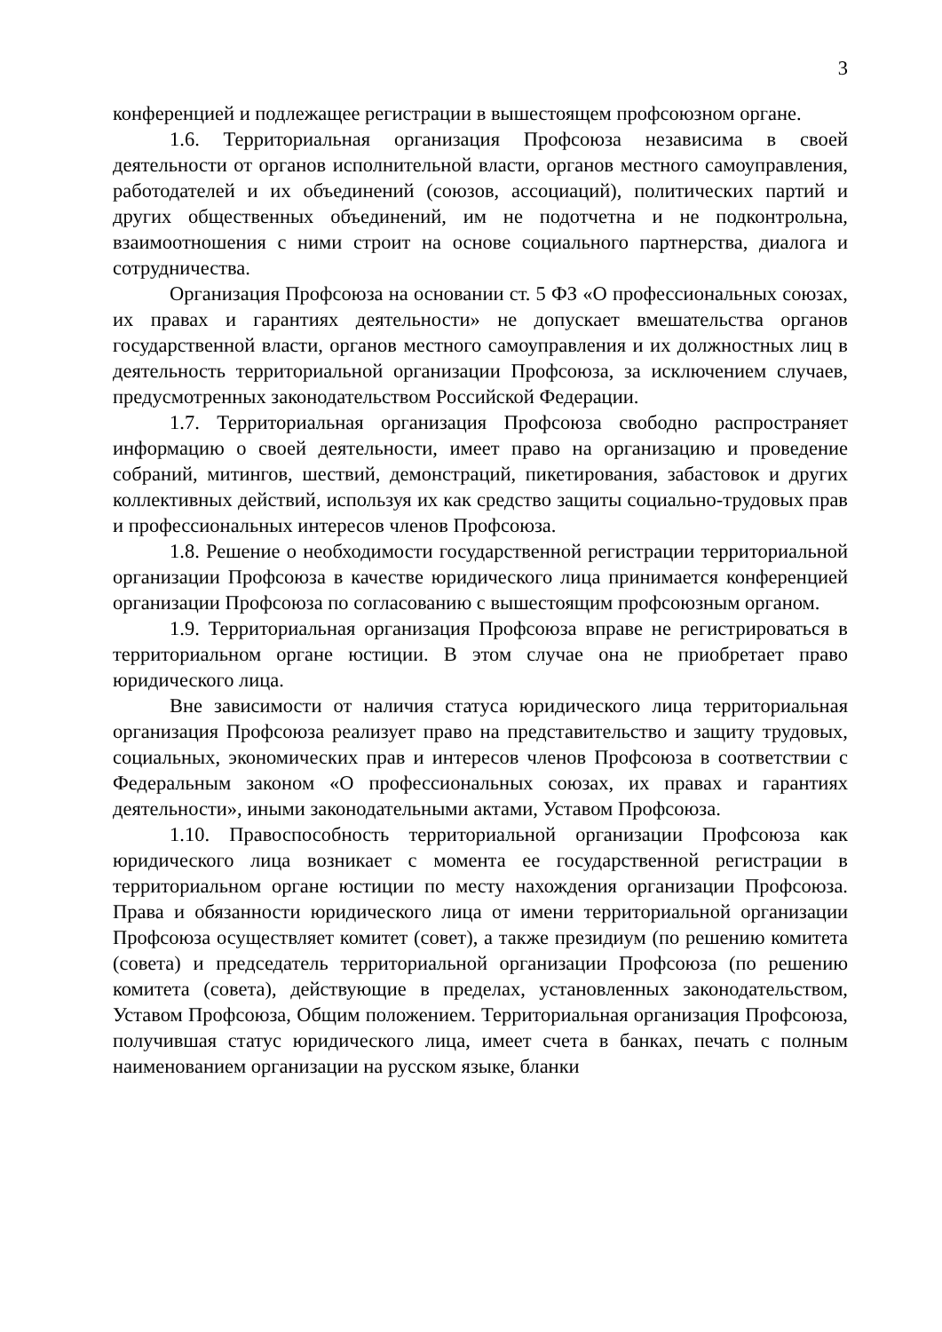3
конференцией и подлежащее регистрации в вышестоящем профсоюзном органе.
1.6. Территориальная организация Профсоюза независима в своей деятельности от органов исполнительной власти, органов местного самоуправления, работодателей и их объединений (союзов, ассоциаций), политических партий и других общественных объединений, им не подотчетна и не подконтрольна, взаимоотношения с ними строит на основе социального партнерства, диалога и сотрудничества.
Организация Профсоюза на основании ст. 5 ФЗ «О профессиональных союзах, их правах и гарантиях деятельности» не допускает вмешательства органов государственной власти, органов местного самоуправления и их должностных лиц в деятельность территориальной организации Профсоюза, за исключением случаев, предусмотренных законодательством Российской Федерации.
1.7. Территориальная организация Профсоюза свободно распространяет информацию о своей деятельности, имеет право на организацию и проведение собраний, митингов, шествий, демонстраций, пикетирования, забастовок и других коллективных действий, используя их как средство защиты социально-трудовых прав и профессиональных интересов членов Профсоюза.
1.8. Решение о необходимости государственной регистрации территориальной организации Профсоюза в качестве юридического лица принимается конференцией организации Профсоюза по согласованию с вышестоящим профсоюзным органом.
1.9. Территориальная организация Профсоюза вправе не регистрироваться в территориальном органе юстиции. В этом случае она не приобретает право юридического лица.
Вне зависимости от наличия статуса юридического лица территориальная организация Профсоюза реализует право на представительство и защиту трудовых, социальных, экономических прав и интересов членов Профсоюза в соответствии с Федеральным законом «О профессиональных союзах, их правах и гарантиях деятельности», иными законодательными актами, Уставом Профсоюза.
1.10. Правоспособность территориальной организации Профсоюза как юридического лица возникает с момента ее государственной регистрации в территориальном органе юстиции по месту нахождения организации Профсоюза. Права и обязанности юридического лица от имени территориальной организации Профсоюза осуществляет комитет (совет), а также президиум (по решению комитета (совета) и председатель территориальной организации Профсоюза (по решению комитета (совета), действующие в пределах, установленных законодательством, Уставом Профсоюза, Общим положением. Территориальная организация Профсоюза, получившая статус юридического лица, имеет счета в банках, печать с полным наименованием организации на русском языке, бланки